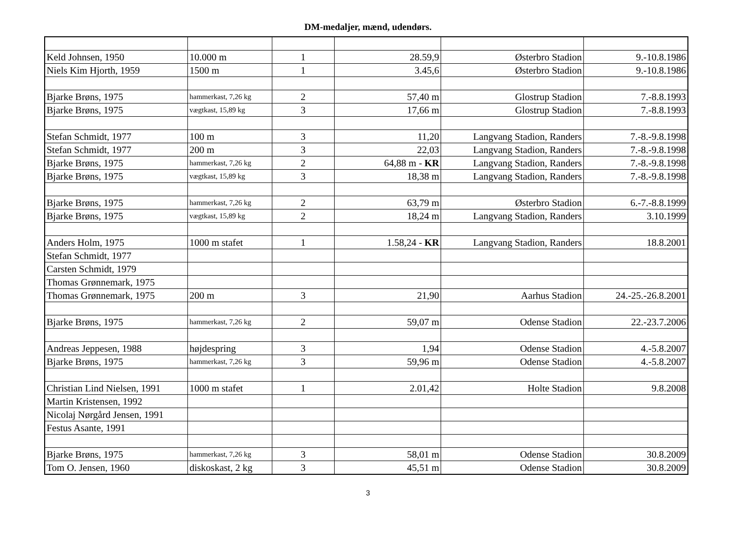DM-medaljer, mænd, udendørs.
| Keld Johnsen, 1950 | 10.000 m | 1 | 28.59,9 | Østerbro Stadion | 9.-10.8.1986 |
| Niels Kim Hjorth, 1959 | 1500 m | 1 | 3.45,6 | Østerbro Stadion | 9.-10.8.1986 |
| Bjarke Brøns, 1975 | hammerkast, 7,26 kg | 2 | 57,40 m | Glostrup Stadion | 7.-8.8.1993 |
| Bjarke Brøns, 1975 | vægtkast, 15,89 kg | 3 | 17,66 m | Glostrup Stadion | 7.-8.8.1993 |
| Stefan Schmidt, 1977 | 100 m | 3 | 11,20 | Langvang Stadion, Randers | 7.-8.-9.8.1998 |
| Stefan Schmidt, 1977 | 200 m | 3 | 22,03 | Langvang Stadion, Randers | 7.-8.-9.8.1998 |
| Bjarke Brøns, 1975 | hammerkast, 7,26 kg | 2 | 64,88 m - KR | Langvang Stadion, Randers | 7.-8.-9.8.1998 |
| Bjarke Brøns, 1975 | vægtkast, 15,89 kg | 3 | 18,38 m | Langvang Stadion, Randers | 7.-8.-9.8.1998 |
| Bjarke Brøns, 1975 | hammerkast, 7,26 kg | 2 | 63,79 m | Østerbro Stadion | 6.-7.-8.8.1999 |
| Bjarke Brøns, 1975 | vægtkast, 15,89 kg | 2 | 18,24 m | Langvang Stadion, Randers | 3.10.1999 |
| Anders Holm, 1975 | 1000 m stafet | 1 | 1.58,24 - KR | Langvang Stadion, Randers | 18.8.2001 |
| Stefan Schmidt, 1977 | | | | | |
| Carsten Schmidt, 1979 | | | | | |
| Thomas Grønnemark, 1975 | | | | | |
| Thomas Grønnemark, 1975 | 200 m | 3 | 21,90 | Aarhus Stadion | 24.-25.-26.8.2001 |
| Bjarke Brøns, 1975 | hammerkast, 7,26 kg | 2 | 59,07 m | Odense Stadion | 22.-23.7.2006 |
| Andreas Jeppesen, 1988 | højdespring | 3 | 1,94 | Odense Stadion | 4.-5.8.2007 |
| Bjarke Brøns, 1975 | hammerkast, 7,26 kg | 3 | 59,96 m | Odense Stadion | 4.-5.8.2007 |
| Christian Lind Nielsen, 1991 | 1000 m stafet | 1 | 2.01,42 | Holte Stadion | 9.8.2008 |
| Martin Kristensen, 1992 | | | | | |
| Nicolaj Nørgård Jensen, 1991 | | | | | |
| Festus Asante, 1991 | | | | | |
| Bjarke Brøns, 1975 | hammerkast, 7,26 kg | 3 | 58,01 m | Odense Stadion | 30.8.2009 |
| Tom O. Jensen, 1960 | diskoskast, 2 kg | 3 | 45,51 m | Odense Stadion | 30.8.2009 |
3